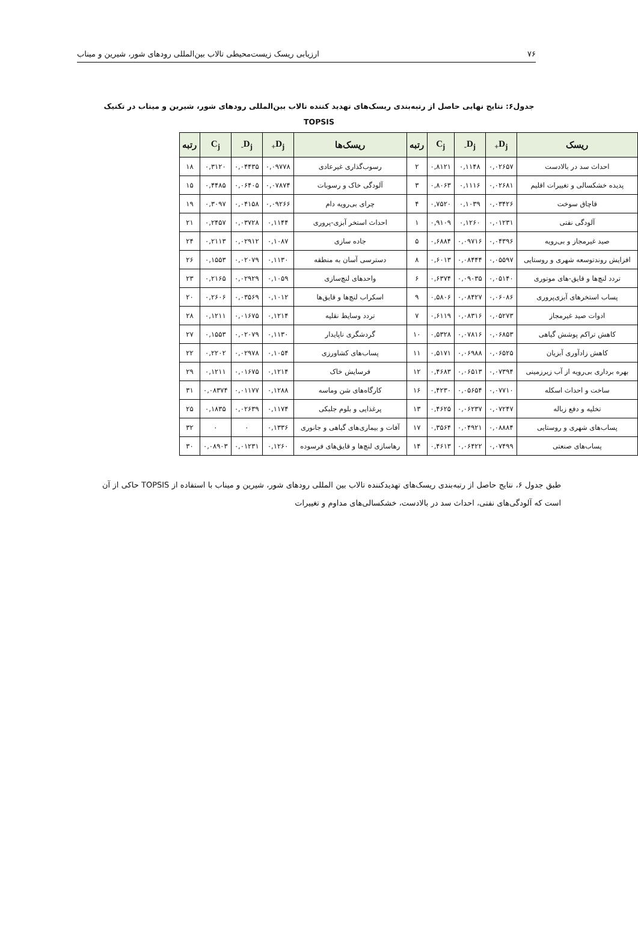۷۶ ارزیابی ریسک زیست‌محیطی تالاب بین‌المللی رودهای شور، شیرین و میناب
جدول۶: نتایج نهایی حاصل از رتبه‌بندی ریسک‌های تهدید کننده تالاب بین‌المللی رودهای شور، شیرین و میناب در تکنیک
TOPSIS
| ریسک | D<sub>j+</sub> | D<sub>j-</sub> | C<sub>j</sub> | رتبه | ریسک‌ها | D<sub>j+</sub> | D<sub>j-</sub> | C<sub>j</sub> | رتبه |
| --- | --- | --- | --- | --- | --- | --- | --- | --- | --- |
| احداث سد در بالادست | ۰,۰۲۶۵۷ | ۰,۱۱۴۸ | ۰,۸۱۲۱ | ۲ | رسوب‌گذاری غیرعادی | ۰,۰۹۷۷۸ | ۰,۰۴۴۳۵ | ۰,۳۱۲۰ | ۱۸ |
| پدیده خشکسالی و تغییرات اقلیم | ۰,۰۲۶۸۱ | ۰,۱۱۱۶ | ۰,۸۰۶۳ | ۳ | آلودگی خاک و رسوبات | ۰,۰۷۸۷۴ | ۰,۰۶۴۰۵ | ۰,۴۴۸۵ | ۱۵ |
| قاچاق سوخت | ۰,۰۳۴۲۶ | ۰,۱۰۳۹ | ۰,۷۵۲۰ | ۴ | چرای بی‌رویه دام | ۰,۰۹۲۶۶ | ۰,۰۴۱۵۸ | ۰,۳۰۹۷ | ۱۹ |
| آلودگی نفتی | ۰,۰۱۲۳۱ | ۰,۱۲۶۰ | ۰,۹۱۰۹ | ۱ | احداث استخر آبزی-پروری | ۰,۱۱۴۴ | ۰,۰۳۷۲۸ | ۰,۲۴۵۷ | ۲۱ |
| صید غیرمجاز و بی‌رویه | ۰,۰۴۳۹۶ | ۰,۰۹۷۱۶ | ۰,۶۸۸۴ | ۵ | جاده سازی | ۰,۱۰۸۷ | ۰,۰۲۹۱۲ | ۰,۲۱۱۳ | ۲۴ |
| افزایش روندتوسعه شهری و روستایی | ۰,۰۵۵۹۷ | ۰,۰۸۴۴۴ | ۰,۶۰۱۳ | ۸ | دسترسی آسان به منطقه | ۰,۱۱۳۰ | ۰,۰۲۰۷۹ | ۰,۱۵۵۳ | ۲۶ |
| تردد لنچ‌ها و قایق-های موتوری | ۰,۰۵۱۴۰ | ۰,۰۹۰۳۵ | ۰,۶۳۷۴ | ۶ | واحدهای لنچ‌سازی | ۰,۱۰۵۹ | ۰,۰۲۹۲۹ | ۰,۲۱۶۵ | ۲۳ |
| پساب استخرهای آبزی‌پروری | ۰,۰۶۰۸۶ | ۰,۰۸۴۲۷ | ۰,۵۸۰۶ | ۹ | اسکراب لنچ‌ها و قایق‌ها | ۰,۱۰۱۲ | ۰,۰۳۵۶۹ | ۰,۲۶۰۶ | ۲۰ |
| ادوات صید غیرمجاز | ۰,۰۵۲۷۳ | ۰,۰۸۳۱۶ | ۰,۶۱۱۹ | ۷ | تردد وسایط نقلیه | ۰,۱۲۱۴ | ۰,۰۱۶۷۵ | ۰,۱۲۱۱ | ۲۸ |
| کاهش تراکم پوشش گیاهی | ۰,۰۶۸۵۳ | ۰,۰۷۸۱۶ | ۰,۵۳۲۸ | ۱۰ | گردشگری ناپایدار | ۰,۱۱۳۰ | ۰,۰۲۰۷۹ | ۰,۱۵۵۳ | ۲۷ |
| کاهش زادآوری آبزیان | ۰,۰۶۵۲۵ | ۰,۰۶۹۸۸ | ۰,۵۱۷۱ | ۱۱ | پساب‌های کشاورزی | ۰,۱۰۵۴ | ۰,۰۲۹۷۸ | ۰,۲۲۰۲ | ۲۲ |
| بهره برداری بی‌رویه از آب زیرزمینی | ۰,۰۷۳۹۴ | ۰,۰۶۵۱۳ | ۰,۴۶۸۳ | ۱۲ | فرسایش خاک | ۰,۱۲۱۴ | ۰,۰۱۶۷۵ | ۰,۱۲۱۱ | ۲۹ |
| ساخت و احداث اسکله | ۰,۰۷۷۱۰ | ۰,۰۵۶۵۴ | ۰,۴۲۳۰ | ۱۶ | کارگاه‌های شن وماسه | ۰,۱۲۸۸ | ۰,۰۱۱۷۷ | ۰,۰۸۳۷۴ | ۳۱ |
| تخلیه و دفع زباله | ۰,۰۷۲۴۷ | ۰,۰۶۲۳۷ | ۰,۴۶۲۵ | ۱۳ | پرغذایی و بلوم جلبکی | ۰,۱۱۷۴ | ۰,۰۲۶۳۹ | ۰,۱۸۳۵ | ۲۵ |
| پساب‌های شهری و روستایی | ۰,۰۸۸۸۴ | ۰,۰۴۹۲۱ | ۰,۳۵۶۴ | ۱۷ | آفات و بیماری‌های گیاهی و جانوری | ۰,۱۳۳۶ | ۰ | ۰ | ۳۲ |
| پساب‌های صنعتی | ۰,۰۷۴۹۹ | ۰,۰۶۴۲۲ | ۰,۴۶۱۳ | ۱۴ | رهاسازی لنچ‌ها و قایق‌های فرسوده | ۰,۱۲۶۰ | ۰,۰۱۲۳۱ | ۰,۰۸۹۰۳ | ۳۰ |
طبق جدول ۶، نتایج حاصل از رتبه‌بندی ریسک‌های تهدیدکننده تالاب بین المللی رودهای شور، شیرین و میناب با استفاده از TOPSIS حاکی از آن است که آلودگی‌های نفتی، احداث سد در بالادست، خشکسالی‌های مداوم و تغییرات